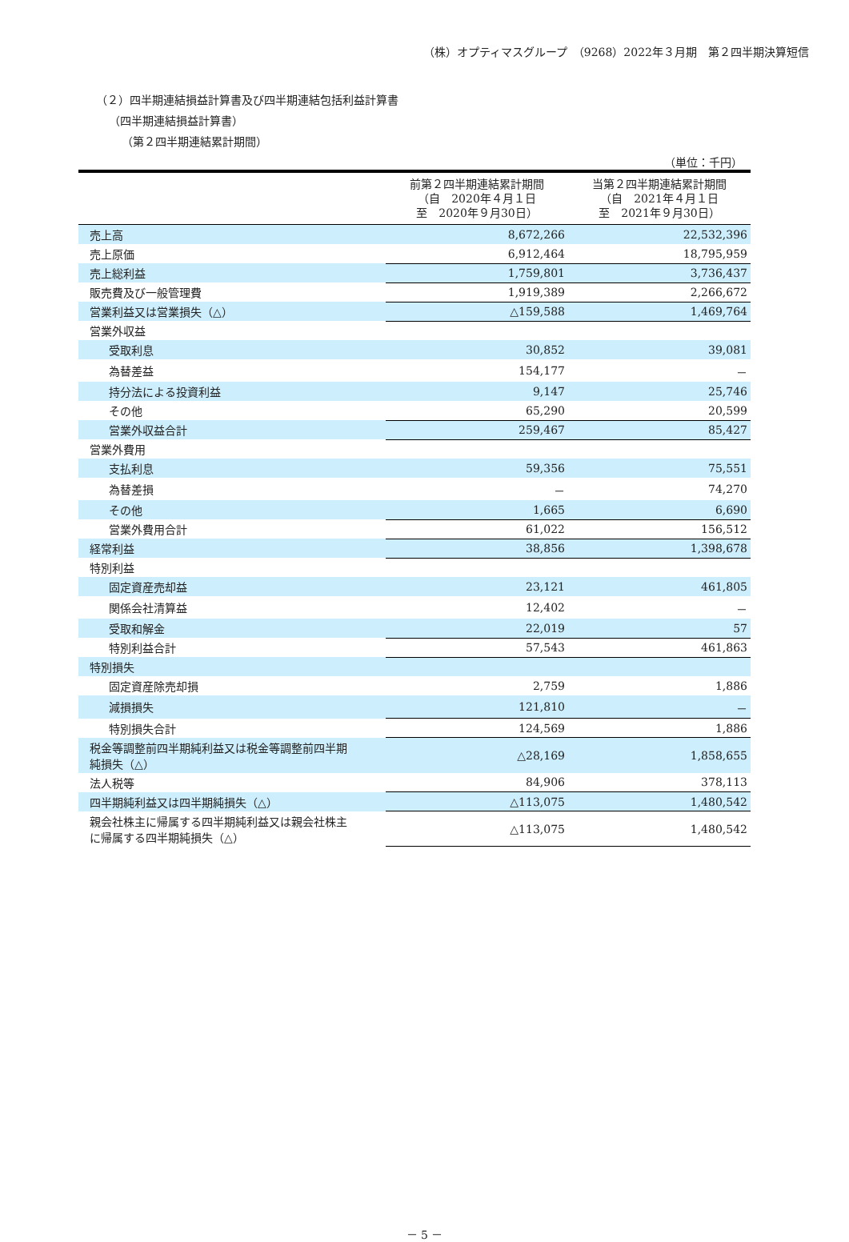（株）オプティマスグループ　（9268）2022年３月期　第２四半期決算短信
（２）四半期連結損益計算書及び四半期連結包括利益計算書
（四半期連結損益計算書）
（第２四半期連結累計期間）
（単位：千円）
| | 前第２四半期連結累計期間 （自 2020年４月１日 至 2020年９月30日） | 当第２四半期連結累計期間 （自 2021年４月１日 至 2021年９月30日） |
| --- | --- | --- |
| 売上高 | 8,672,266 | 22,532,396 |
| 売上原価 | 6,912,464 | 18,795,959 |
| 売上総利益 | 1,759,801 | 3,736,437 |
| 販売費及び一般管理費 | 1,919,389 | 2,266,672 |
| 営業利益又は営業損失（△） | △159,588 | 1,469,764 |
| 営業外収益 | | |
| 受取利息 | 30,852 | 39,081 |
| 為替差益 | 154,177 | － |
| 持分法による投資利益 | 9,147 | 25,746 |
| その他 | 65,290 | 20,599 |
| 営業外収益合計 | 259,467 | 85,427 |
| 営業外費用 | | |
| 支払利息 | 59,356 | 75,551 |
| 為替差損 | － | 74,270 |
| その他 | 1,665 | 6,690 |
| 営業外費用合計 | 61,022 | 156,512 |
| 経常利益 | 38,856 | 1,398,678 |
| 特別利益 | | |
| 固定資産売却益 | 23,121 | 461,805 |
| 関係会社清算益 | 12,402 | － |
| 受取和解金 | 22,019 | 57 |
| 特別利益合計 | 57,543 | 461,863 |
| 特別損失 | | |
| 固定資産除売却損 | 2,759 | 1,886 |
| 減損損失 | 121,810 | － |
| 特別損失合計 | 124,569 | 1,886 |
| 税金等調整前四半期純利益又は税金等調整前四半期 純損失（△） | △28,169 | 1,858,655 |
| 法人税等 | 84,906 | 378,113 |
| 四半期純利益又は四半期純損失（△） | △113,075 | 1,480,542 |
| 親会社株主に帰属する四半期純利益又は親会社株主 に帰属する四半期純損失（△） | △113,075 | 1,480,542 |
－ 5 －